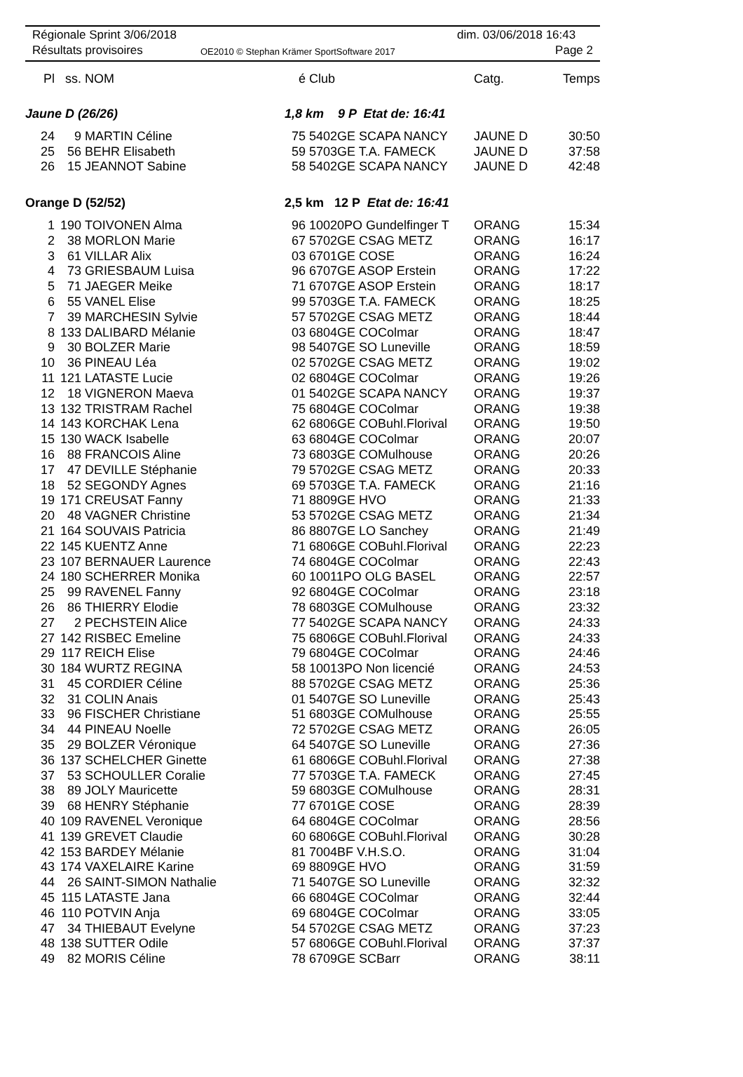Régionale Sprint 3/06/2018
Résultats provisoires
OE2010 © Stephan Krämer SportSoftware 2017
dim. 03/06/2018 16:43
Page 2
| Pl | ss. | NOM | é | Club | Catg. | Temps |
| --- | --- | --- | --- | --- | --- | --- |
| Jaune D (26/26) | | | 1,8 km 9 P Etat de: 16:41 | | | |
| 24 | 9 | MARTIN Céline | 75 | 5402GE SCAPA NANCY | JAUNE D | 30:50 |
| 25 | 56 | BEHR Elisabeth | 59 | 5703GE T.A. FAMECK | JAUNE D | 37:58 |
| 26 | 15 | JEANNOT Sabine | 58 | 5402GE SCAPA NANCY | JAUNE D | 42:48 |
| Orange D (52/52) | | | 2,5 km 12 P Etat de: 16:41 | | | |
| 1 | 190 | TOIVONEN Alma | 96 | 10020PO Gundelfinger T | ORANG | 15:34 |
| 2 | 38 | MORLON Marie | 67 | 5702GE CSAG METZ | ORANG | 16:17 |
| 3 | 61 | VILLAR Alix | 03 | 6701GE COSE | ORANG | 16:24 |
| 4 | 73 | GRIESBAUM Luisa | 96 | 6707GE ASOP Erstein | ORANG | 17:22 |
| 5 | 71 | JAEGER Meike | 71 | 6707GE ASOP Erstein | ORANG | 18:17 |
| 6 | 55 | VANEL Elise | 99 | 5703GE T.A. FAMECK | ORANG | 18:25 |
| 7 | 39 | MARCHESIN Sylvie | 57 | 5702GE CSAG METZ | ORANG | 18:44 |
| 8 | 133 | DALIBARD Mélanie | 03 | 6804GE COColmar | ORANG | 18:47 |
| 9 | 30 | BOLZER Marie | 98 | 5407GE SO Luneville | ORANG | 18:59 |
| 10 | 36 | PINEAU Léa | 02 | 5702GE CSAG METZ | ORANG | 19:02 |
| 11 | 121 | LATASTE Lucie | 02 | 6804GE COColmar | ORANG | 19:26 |
| 12 | 18 | VIGNERON Maeva | 01 | 5402GE SCAPA NANCY | ORANG | 19:37 |
| 13 | 132 | TRISTRAM Rachel | 75 | 6804GE COColmar | ORANG | 19:38 |
| 14 | 143 | KORCHAK Lena | 62 | 6806GE COBuhl.Florival | ORANG | 19:50 |
| 15 | 130 | WACK Isabelle | 63 | 6804GE COColmar | ORANG | 20:07 |
| 16 | 88 | FRANCOIS Aline | 73 | 6803GE COMulhouse | ORANG | 20:26 |
| 17 | 47 | DEVILLE Stéphanie | 79 | 5702GE CSAG METZ | ORANG | 20:33 |
| 18 | 52 | SEGONDY Agnes | 69 | 5703GE T.A. FAMECK | ORANG | 21:16 |
| 19 | 171 | CREUSAT Fanny | 71 | 8809GE HVO | ORANG | 21:33 |
| 20 | 48 | VAGNER Christine | 53 | 5702GE CSAG METZ | ORANG | 21:34 |
| 21 | 164 | SOUVAIS Patricia | 86 | 8807GE LO Sanchey | ORANG | 21:49 |
| 22 | 145 | KUENTZ Anne | 71 | 6806GE COBuhl.Florival | ORANG | 22:23 |
| 23 | 107 | BERNAUER Laurence | 74 | 6804GE COColmar | ORANG | 22:43 |
| 24 | 180 | SCHERRER Monika | 60 | 10011PO OLG BASEL | ORANG | 22:57 |
| 25 | 99 | RAVENEL Fanny | 92 | 6804GE COColmar | ORANG | 23:18 |
| 26 | 86 | THIERRY Elodie | 78 | 6803GE COMulhouse | ORANG | 23:32 |
| 27 | 2 | PECHSTEIN Alice | 77 | 5402GE SCAPA NANCY | ORANG | 24:33 |
| 27 | 142 | RISBEC Emeline | 75 | 6806GE COBuhl.Florival | ORANG | 24:33 |
| 29 | 117 | REICH Elise | 79 | 6804GE COColmar | ORANG | 24:46 |
| 30 | 184 | WURTZ REGINA | 58 | 10013PO Non licencié | ORANG | 24:53 |
| 31 | 45 | CORDIER Céline | 88 | 5702GE CSAG METZ | ORANG | 25:36 |
| 32 | 31 | COLIN Anais | 01 | 5407GE SO Luneville | ORANG | 25:43 |
| 33 | 96 | FISCHER Christiane | 51 | 6803GE COMulhouse | ORANG | 25:55 |
| 34 | 44 | PINEAU Noelle | 72 | 5702GE CSAG METZ | ORANG | 26:05 |
| 35 | 29 | BOLZER Véronique | 64 | 5407GE SO Luneville | ORANG | 27:36 |
| 36 | 137 | SCHELCHER Ginette | 61 | 6806GE COBuhl.Florival | ORANG | 27:38 |
| 37 | 53 | SCHOULLER Coralie | 77 | 5703GE T.A. FAMECK | ORANG | 27:45 |
| 38 | 89 | JOLY Mauricette | 59 | 6803GE COMulhouse | ORANG | 28:31 |
| 39 | 68 | HENRY Stéphanie | 77 | 6701GE COSE | ORANG | 28:39 |
| 40 | 109 | RAVENEL Veronique | 64 | 6804GE COColmar | ORANG | 28:56 |
| 41 | 139 | GREVET Claudie | 60 | 6806GE COBuhl.Florival | ORANG | 30:28 |
| 42 | 153 | BARDEY Mélanie | 81 | 7004BF V.H.S.O. | ORANG | 31:04 |
| 43 | 174 | VAXELAIRE Karine | 69 | 8809GE HVO | ORANG | 31:59 |
| 44 | 26 | SAINT-SIMON Nathalie | 71 | 5407GE SO Luneville | ORANG | 32:32 |
| 45 | 115 | LATASTE Jana | 66 | 6804GE COColmar | ORANG | 32:44 |
| 46 | 110 | POTVIN Anja | 69 | 6804GE COColmar | ORANG | 33:05 |
| 47 | 34 | THIEBAUT Evelyne | 54 | 5702GE CSAG METZ | ORANG | 37:23 |
| 48 | 138 | SUTTER Odile | 57 | 6806GE COBuhl.Florival | ORANG | 37:37 |
| 49 | 82 | MORIS Céline | 78 | 6709GE SCBarr | ORANG | 38:11 |